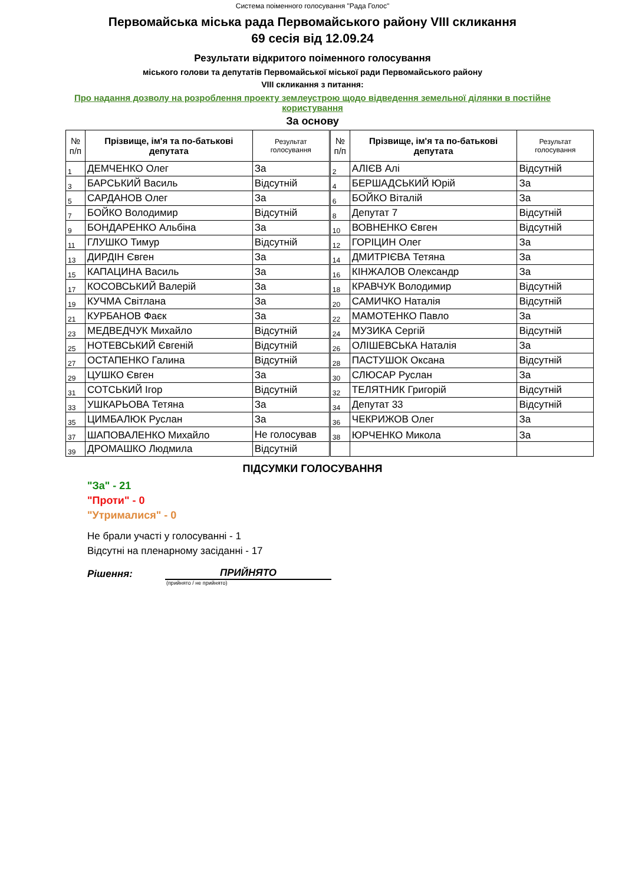Система поіменного голосування "Рада Голос"
Первомайська міська рада Первомайського району VIII скликання
69 сесія від 12.09.24
Результати відкритого поіменного голосування
міського голови та депутатів Первомайської міської ради Первомайського району
VIII скликання з питання:
Про надання дозволу на розроблення проекту землеустрою щодо відведення земельної ділянки в постійне користування
За основу
| № п/п | Прізвище, ім'я та по-батькові депутата | Результат голосування | | № п/п | Прізвище, ім'я та по-батькові депутата | Результат голосування |
| 1 | ДЕМЧЕНКО Олег | За | | 2 | АЛІЄВ Алі | Відсутній |
| 3 | БАРСЬКИЙ Василь | Відсутній | | 4 | БЕРШАДСЬКИЙ Юрій | За |
| 5 | САРДАНОВ Олег | За | | 6 | БОЙКО Віталій | За |
| 7 | БОЙКО Володимир | Відсутній | | 8 | Депутат 7 | Відсутній |
| 9 | БОНДАРЕНКО Альбіна | За | | 10 | ВОВНЕНКО Євген | Відсутній |
| 11 | ГЛУШКО Тимур | Відсутній | | 12 | ГОРІЦИН Олег | За |
| 13 | ДИРДІН Євген | За | | 14 | ДМИТРІЄВА Тетяна | За |
| 15 | КАПАЦИНА Василь | За | | 16 | КІНЖАЛОВ Олександр | За |
| 17 | КОСОВСЬКИЙ Валерій | За | | 18 | КРАВЧУК Володимир | Відсутній |
| 19 | КУЧМА Світлана | За | | 20 | САМИЧКО Наталія | Відсутній |
| 21 | КУРБАНОВ Фаєк | За | | 22 | МАМОТЕНКО Павло | За |
| 23 | МЕДВЕДЧУК Михайло | Відсутній | | 24 | МУЗИКА Сергій | Відсутній |
| 25 | НОТЕВСЬКИЙ Євгеній | Відсутній | | 26 | ОЛІШЕВСЬКА Наталія | За |
| 27 | ОСТАПЕНКО Галина | Відсутній | | 28 | ПАСТУШОК Оксана | Відсутній |
| 29 | ЦУШКО Євген | За | | 30 | СЛЮСАР Руслан | За |
| 31 | СОТСЬКИЙ Ігор | Відсутній | | 32 | ТЕЛЯТНИК Григорій | Відсутній |
| 33 | УШКАРЬОВА Тетяна | За | | 34 | Депутат 33 | Відсутній |
| 35 | ЦИМБАЛЮК Руслан | За | | 36 | ЧЕКРИЖОВ Олег | За |
| 37 | ШАПОВАЛЕНКО Михайло | Не голосував | | 38 | ЮРЧЕНКО Микола | За |
| 39 | ДРОМАШКО Людмила | Відсутній | | | | |
ПІДСУМКИ ГОЛОСУВАННЯ
"За" - 21
"Проти" - 0
"Утрималися" - 0
Не брали участі у голосуванні - 1
Відсутні на пленарному засіданні - 17
Рішення:
ПРИЙНЯТО
(прийнято / не прийнято)